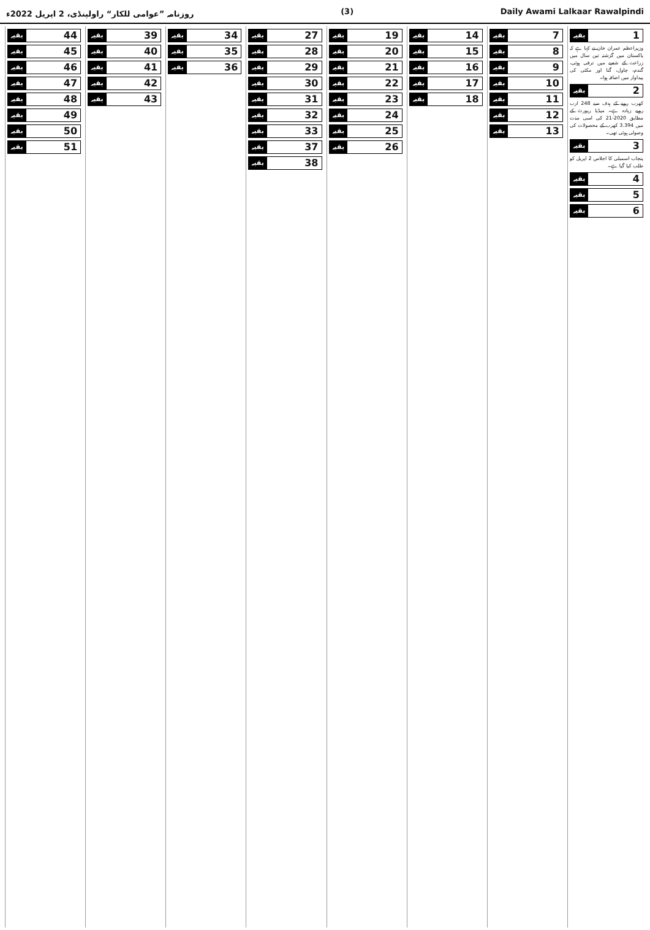روزنامہ ”عوامی للکار“ راولپنڈی، 2 اپریل 2022ء (3) Daily Awami Lalkaar Rawalpindi
1 بقیہ
وزیراعظم عمران خان نے کہا ہے کہ پاکستان میں گزشتہ تین سال میں زراعت کے شعبے میں ترقی ہوئی، گندم، چاول، گنا اور مکئی کی پیداوار میں اضافہ ہوا۔
2 بقیہ
کھرب روپے کے ہدف سے 248 ارب روپے زیادہ ہے۔ میڈیا رپورٹ کے مطابق 2020-21 کی اسی مدت میں 3.394 کھرب کے محصولات کی وصولی ہوئی تھی۔
3 بقیہ
پنجاب اسمبلی کا اجلاس 2 اپریل کو طلب کیا گیا ہے۔
4 بقیہ
5 بقیہ
6 بقیہ
7 بقیہ
8 بقیہ
9 بقیہ
10 بقیہ
11 بقیہ
12 بقیہ
13 بقیہ
14 بقیہ
15 بقیہ
16 بقیہ
17 بقیہ
18 بقیہ
19 بقیہ
20 بقیہ
21 بقیہ
22 بقیہ
23 بقیہ
24 بقیہ
25 بقیہ
26 بقیہ
27 بقیہ
28 بقیہ
29 بقیہ
30 بقیہ
31 بقیہ
32 بقیہ
33 بقیہ
37 بقیہ
38 بقیہ
34 بقیہ
35 بقیہ
36 بقیہ
39 بقیہ
40 بقیہ
41 بقیہ
42 بقیہ
43 بقیہ
44 بقیہ
45 بقیہ
46 بقیہ
47 بقیہ
48 بقیہ
49 بقیہ
50 بقیہ
51 بقیہ